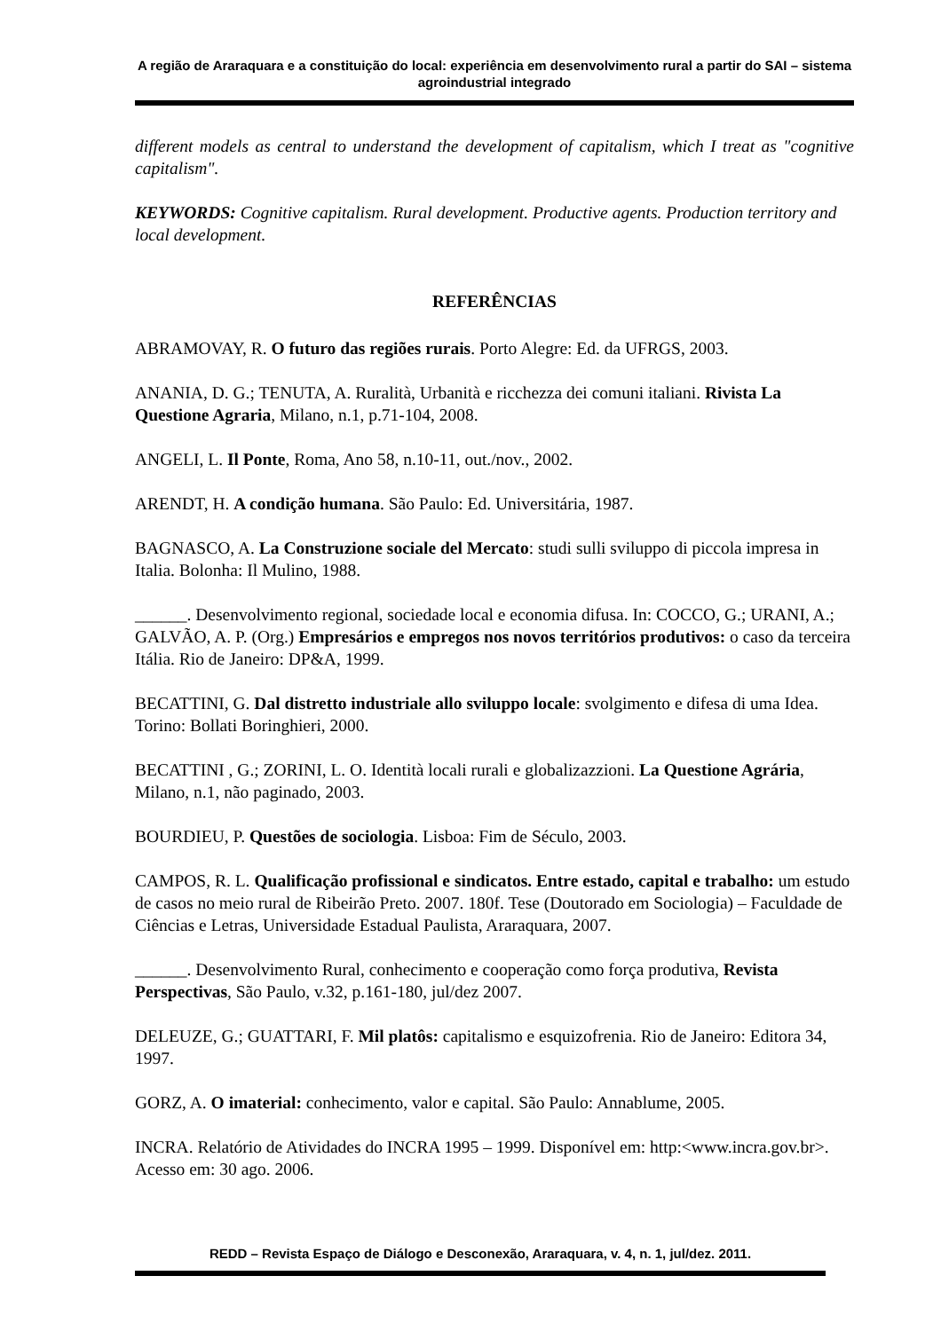A região de Araraquara e a constituição do local: experiência em desenvolvimento rural a partir do SAI – sistema agroindustrial integrado
different models as central to understand the development of capitalism, which I treat as "cognitive capitalism".
KEYWORDS: Cognitive capitalism. Rural development. Productive agents. Production territory and local development.
REFERÊNCIAS
ABRAMOVAY, R. O futuro das regiões rurais. Porto Alegre: Ed. da UFRGS, 2003.
ANANIA, D. G.; TENUTA, A. Ruralità, Urbanità e ricchezza dei comuni italiani. Rivista La Questione Agraria, Milano, n.1, p.71-104, 2008.
ANGELI, L. Il Ponte, Roma, Ano 58, n.10-11, out./nov., 2002.
ARENDT, H. A condição humana. São Paulo: Ed. Universitária, 1987.
BAGNASCO, A. La Construzione sociale del Mercato: studi sulli sviluppo di piccola impresa in Italia. Bolonha: Il Mulino, 1988.
______. Desenvolvimento regional, sociedade local e economia difusa. In: COCCO, G.; URANI, A.; GALVÃO, A. P. (Org.) Empresários e empregos nos novos territórios produtivos: o caso da terceira Itália. Rio de Janeiro: DP&A, 1999.
BECATTINI, G. Dal distretto industriale allo sviluppo locale: svolgimento e difesa di uma Idea. Torino: Bollati Boringhieri, 2000.
BECATTINI , G.; ZORINI, L. O. Identità locali rurali e globalizazzioni. La Questione Agrária, Milano, n.1, não paginado, 2003.
BOURDIEU, P. Questões de sociologia. Lisboa: Fim de Século, 2003.
CAMPOS, R. L. Qualificação profissional e sindicatos. Entre estado, capital e trabalho: um estudo de casos no meio rural de Ribeirão Preto. 2007. 180f. Tese (Doutorado em Sociologia) – Faculdade de Ciências e Letras, Universidade Estadual Paulista, Araraquara, 2007.
______. Desenvolvimento Rural, conhecimento e cooperação como força produtiva, Revista Perspectivas, São Paulo, v.32, p.161-180, jul/dez 2007.
DELEUZE, G.; GUATTARI, F. Mil platôs: capitalismo e esquizofrenia. Rio de Janeiro: Editora 34, 1997.
GORZ, A. O imaterial: conhecimento, valor e capital. São Paulo: Annablume, 2005.
INCRA. Relatório de Atividades do INCRA 1995 – 1999. Disponível em: http:<www.incra.gov.br>. Acesso em: 30 ago. 2006.
REDD – Revista Espaço de Diálogo e Desconexão, Araraquara, v. 4, n. 1, jul/dez. 2011.